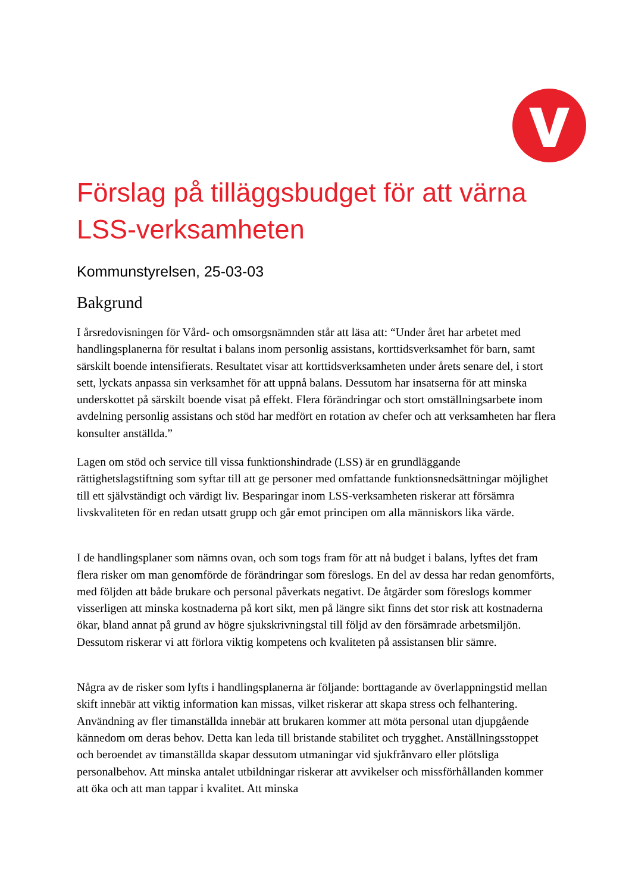Förslag på tilläggsbudget för att värna LSS-verksamheten
Kommunstyrelsen, 25-03-03
Bakgrund
I årsredovisningen för Vård- och omsorgsnämnden står att läsa att: “Under året har arbetet med handlingsplanerna för resultat i balans inom personlig assistans, korttidsverksamhet för barn, samt särskilt boende intensifierats. Resultatet visar att korttidsverksamheten under årets senare del, i stort sett, lyckats anpassa sin verksamhet för att uppnå balans. Dessutom har insatserna för att minska underskottet på särskilt boende visat på effekt. Flera förändringar och stort omställningsarbete inom avdelning personlig assistans och stöd har medfört en rotation av chefer och att verksamheten har flera konsulter anställda.”
Lagen om stöd och service till vissa funktionshindrade (LSS) är en grundläggande rättighetslagstiftning som syftar till att ge personer med omfattande funktionsnedsättningar möjlighet till ett självständigt och värdigt liv. Besparingar inom LSS-verksamheten riskerar att försämra livskvaliteten för en redan utsatt grupp och går emot principen om alla människors lika värde.
I de handlingsplaner som nämns ovan, och som togs fram för att nå budget i balans, lyftes det fram flera risker om man genomförde de förändringar som föreslogs. En del av dessa har redan genomförts, med följden att både brukare och personal påverkats negativt. De åtgärder som föreslogs kommer visserligen att minska kostnaderna på kort sikt, men på längre sikt finns det stor risk att kostnaderna ökar, bland annat på grund av högre sjukskrivningstal till följd av den försämrade arbetsmiljön. Dessutom riskerar vi att förlora viktig kompetens och kvaliteten på assistansen blir sämre.
Några av de risker som lyfts i handlingsplanerna är följande: borttagande av överlappningstid mellan skift innebär att viktig information kan missas, vilket riskerar att skapa stress och felhantering. Användning av fler timanställda innebär att brukaren kommer att möta personal utan djupgående kännedom om deras behov. Detta kan leda till bristande stabilitet och trygghet. Anställningsstoppet och beroendet av timanställda skapar dessutom utmaningar vid sjukfrånvaro eller plötsliga personalbehov. Att minska antalet utbildningar riskerar att avvikelser och missförhållanden kommer att öka och att man tappar i kvalitet. Att minska